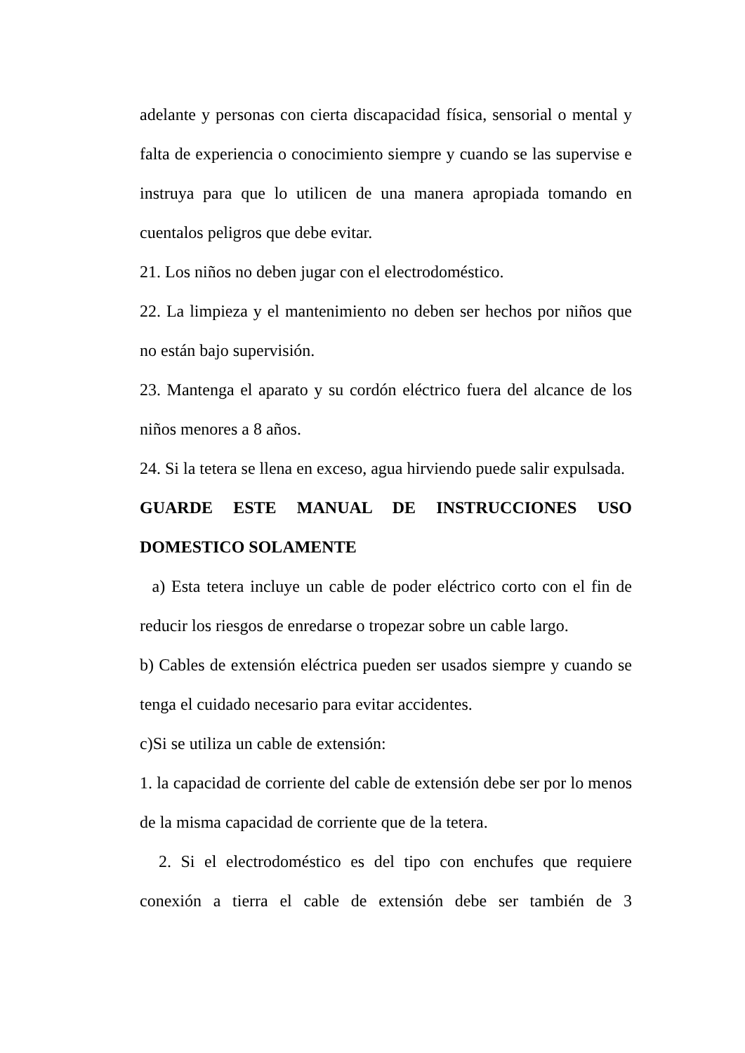adelante y personas con cierta discapacidad física, sensorial o mental y falta de experiencia o conocimiento siempre y cuando se las supervise e instruya para que lo utilicen de una manera apropiada tomando en cuentalos peligros que debe evitar.
21. Los niños no deben jugar con el electrodoméstico.
22. La limpieza y el mantenimiento no deben ser hechos por niños que no están bajo supervisión.
23. Mantenga el aparato y su cordón eléctrico fuera del alcance de los niños menores a 8 años.
24. Si la tetera se llena en exceso, agua hirviendo puede salir expulsada.
GUARDE ESTE MANUAL DE INSTRUCCIONES USO DOMESTICO SOLAMENTE
a) Esta tetera incluye un cable de poder eléctrico corto con el fin de reducir los riesgos de enredarse o tropezar sobre un cable largo.
b) Cables de extensión eléctrica pueden ser usados siempre y cuando se tenga el cuidado necesario para evitar accidentes.
c)Si se utiliza un cable de extensión:
1. la capacidad de corriente del cable de extensión debe ser por lo menos de la misma capacidad de corriente que de la tetera.
2. Si el electrodoméstico es del tipo con enchufes que requiere conexión a tierra el cable de extensión debe ser también de 3